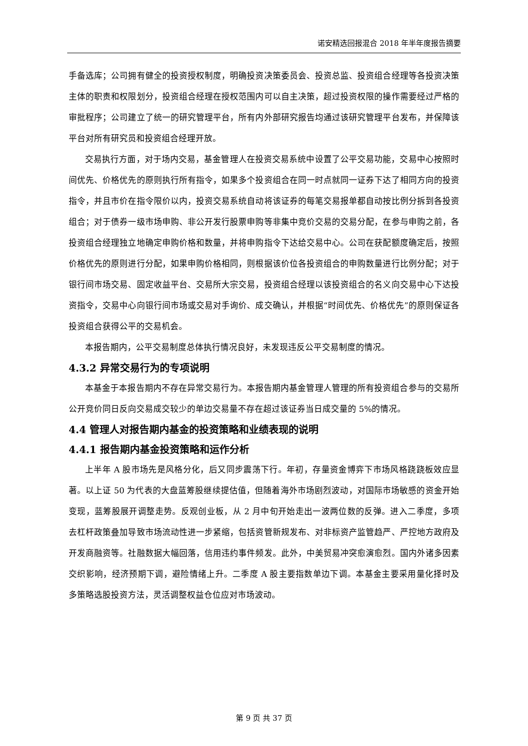诺安精选回报混合 2018 年半年度报告摘要
手备选库；公司拥有健全的投资授权制度，明确投资决策委员会、投资总监、投资组合经理等各投资决策主体的职责和权限划分，投资组合经理在授权范围内可以自主决策，超过投资权限的操作需要经过严格的审批程序；公司建立了统一的研究管理平台，所有内外部研究报告均通过该研究管理平台发布，并保障该平台对所有研究员和投资组合经理开放。
交易执行方面，对于场内交易，基金管理人在投资交易系统中设置了公平交易功能，交易中心按照时间优先、价格优先的原则执行所有指令，如果多个投资组合在同一时点就同一证券下达了相同方向的投资指令，并且市价在指令限价以内，投资交易系统自动将该证券的每笔交易报单都自动按比例分拆到各投资组合；对于债券一级市场申购、非公开发行股票申购等非集中竞价交易的交易分配，在参与申购之前，各投资组合经理独立地确定申购价格和数量，并将申购指令下达给交易中心。公司在获配额度确定后，按照价格优先的原则进行分配，如果申购价格相同，则根据该价位各投资组合的申购数量进行比例分配；对于银行间市场交易、固定收益平台、交易所大宗交易，投资组合经理以该投资组合的名义向交易中心下达投资指令，交易中心向银行间市场或交易对手询价、成交确认，并根据“时间优先、价格优先”的原则保证各投资组合获得公平的交易机会。
本报告期内，公平交易制度总体执行情况良好，未发现违反公平交易制度的情况。
4.3.2 异常交易行为的专项说明
本基金于本报告期内不存在异常交易行为。本报告期内基金管理人管理的所有投资组合参与的交易所公开竞价同日反向交易成交较少的单边交易量不存在超过该证券当日成交量的 5%的情况。
4.4 管理人对报告期内基金的投资策略和业绩表现的说明
4.4.1 报告期内基金投资策略和运作分析
上半年 A 股市场先是风格分化，后又同步震荡下行。年初，存量资金博弈下市场风格跷跷板效应显著。以上证 50 为代表的大盘蓝筹股继续提估值，但随着海外市场剧烈波动，对国际市场敏感的资金开始变现，蓝筹股展开调整走势。反观创业板，从 2 月中旬开始走出一波两位数的反弹。进入二季度，多项去杠杆政策叠加导致市场流动性进一步紧缩，包括资管新规发布、对非标资产监管趋严、严控地方政府及开发商融资等。社融数据大幅回落，信用违约事件频发。此外，中美贸易冲突愈演愈烈。国内外诸多因素交织影响，经济预期下调，避险情绪上升。二季度 A 股主要指数单边下调。本基金主要采用量化择时及多策略选股投资方法，灵活调整权益仓位应对市场波动。
第 9 页 共 37 页